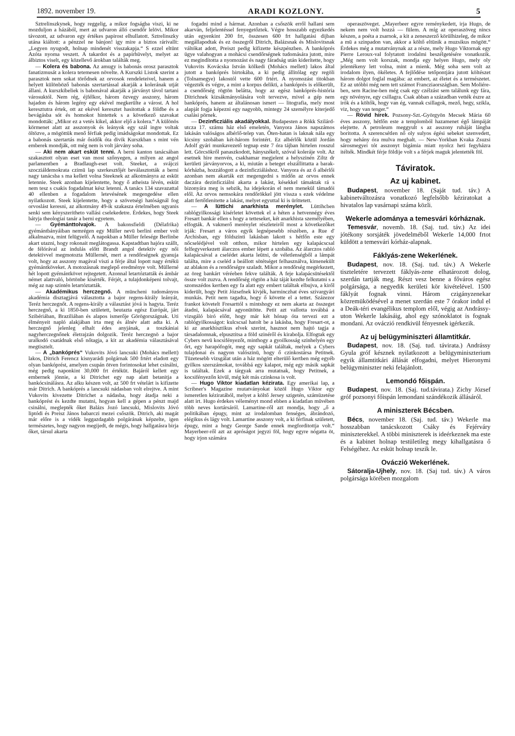1892. november 19. ARADI KOZLONY. 5
Sztrelinszkynek, hogy reggelig, a mikor fogságba viszi, ki ne mozduljon a házából, mert az udvaron álló csendőr lelövi. Mikor távozott, az udvaron egy értékes papirost elhullatott. Sztrelinszky utána kiáltott: a pénzzel ne bánjon! igy mire a biztos rárivallt: „Legyen nyugodt, holnap mindenét visszakapja.“ S ezzel eltünt Azóta nyoma veszett. A takardot és a papirhüvelyt, melyet az álbiztos viselt, egy közellevő árokban találták meg.
— Kolera és babona. Az amugy is babonás orosz parasztok fanatizmusát a kolera tetemesen növelte. A Kurszki Listok szerint a parasztok nem sokat törődnek az orvosok rendeleteivel, hanem a helyett különböző babonás szertartással akarják a kolerának utját állani. A kurszkibeliek is babonával akarják a járványt távol tartani városuktól. Nem rég, éjfélkor, három özvegy asszony, három hajadon és három legény egy ekével megkerülte a várost. A hol keresztutra értek, ott az ekével keresztet hasitottak a földbe és a bevágásba sót és homokot hintettek s a következő szavakat mondották: „Mikor ez a vetés kikel, akkor eljő a kolera.“ A különös körmenet alatt az asszonyok és leányok egy szál ingre voltak öltözve, a mögöttük menő férfiak pedig imádságokat mondottak. Ez a babonás szertartás már ősidők óta divik Kurszkban s mint vén emberek mondják, ott még nem is volt járvány soha.
— Aki nem akart esküt tenni. A berni kanton tanácsában szakasztott olyan eset van most szőnyegen, a milyen az angol parlamentben a Bradlaugh-eset volt. Steeket, a svájczi szocziáldemokrata czimü lap szerkesztőjét beválasztották a berni nagy tanácsba s ma kellett volna Steeknek az alkotmányra az esküt letennie. Steek azonban kijelentette, hogy ő atheista lévén, esküt nem tesz s csakis fogadalmat kész letenni. A tanács 134 szavazattal 40 ellenben a fogadalom letevésének megengedése ellen nyilatkozott. Steek kijelentette, hogy a szövetségi hatóságnál fog orvoslást keresni, az alkotmány 49-ik szakasza értelmében ugyanis senki sem kényszeritheto vallási cselekedetre. Érdekes, hogy Steek bátyja theologiai tanár a berni egyetem.
— Gyémánttolvajok. A bakonsfieldi (Délafrika) gyémántbányáiban nemrégen egy Müller nevü berlini ember volt alkalmazva, mint felügyelő. A napokban a Müller felesége Berlinbe akart utazni, hogy rokonait meglátogassa. Kapstadtban hajóra szállt, de félórával az indulás előtt Brandt angol detektiv egy női detektivvel megmotozta Müllernét, mert a rendőrségnek gyanuja volt, hogy az asszony magával viszi a férje által lopott nagy értékü gyémántköveket. A motozásnak meglepő eredménye volt. Müllerné hét lopott gyémántkövet rejtegetett. Azonnal letartóztatták és ámbár német alattvaló, börtönbe kisérték. Férjét, a tulajdonképeni tolvajt, még az nap szintén letartóztatták.
— Akadémikus herczegnő. A müncheni tudományos akadémia disztagjává választotta a bajor regens-király leányát, Teréz herczegnőt. A regens-király a választást jóvá is hagyta. Teréz herczegnő, a ki 1850-ben született, beutazta egész Európát, járt Szibériában, Braziliában és alapos ismerője Görögországnak. Uti élményeit napló alakjában irta meg és álnév alatt adta ki. A herczegnő jelenleg elhalt édes anyjának, a toszkániai nagyherczegnőnek életrajzán dolgozik. Teréz herczegnö a bajor uralkodó csatádnak első nőtagja, a kit az akadémia választásával megtisztelt.
— A „bankóprés“ Vukovits Jóvó lancsuki (Mohács mellett) lakos, Ditrich Ferencz kisnyarádi polgárnak 500 frtért eladott egy olyan bankóprést, amelyen csupán ötven forintosokat lehet csinálni, még pedig naponkint 30,000 frt értéküt. Bajáról kellett egy embernek jönnie, a ki Ditrichet egy nap alatt betanitja a bankócsinálásra. Az alku készen volt, az 500 frt vételárt is kifizette már Ditrich. A bankóprés a lancsuki nádasban volt elrejtve. A mint Vukovits kivezette Ditrichet a nádasba, hogy átadja neki a bankóprést és kezdte mutatni, hogyan kell a gépen a pénzt majd csinálni, meglepték őket Balázs Jozó lancsuki, Mislovits Jóvó liptódi és Preisz János babarczi mezei csőszök. Ditrich, aki magát már előre is a vidék leggazdagabb polgárának képzelte, igen természetes, hogy nagyon megijedt, de mégis, hogy hallgatásra birja őket, társul akarta
fogadni mind a hármat. Azonban a csőszök erről hallani sem akarván, feljelentéssel fenyegetőztek. Végre hosszabb egyezkedés után egyenkint 200 frt, összesen 600 frt hallgatási dijban megállapodtak és ez összegről Ditrich, Balázsnak és Mislovitsnak váltókat adott, Preiszt pedig kifizette készpénzben. A bankóprés ügye valahogyan a mohácsi csendőrségnek tudomására jutott, mire ez megindította a nyomozást és nagy fáradság után kiderítette, hogy Vukovits Kovácska István kölkedi (Mohács mellett) lakos által jutott a bankóprés birtokába, a ki pedig állitólag egy regöli (Tolnamegye) lakostól vette 600 frtért. A nyomozást titokban végezték és végre, a mint a korpus delikti, a bankóprés is előkerült, a csendőrség rögtön belátta, hogy az egész bankóprés-história Ditrichnek kizsákmányolására volt tervezve, mivel a gép nem bankóprés, hanem az általánosan ismert — litografia, mely most alapját fogja képezni egy nagyobb, mintegy 24 személyre kiterjedő csalási pörnek.
— Dezinficziális akadályokkal. Budapesten a Rökk Szilárd-utcza 17. számu ház első emeletén, Vanyora János napszámos lakásán valóságos albérlő-telep van. Öten-hatan is laknak nála egy kicsiny szobában két-három forintért. Ez albérlők közül Jordán Adolf gyári munkavezető tegnap este 7 óra tájban hirtelen rosszul lett. Görcsökről panaszkodott, hányszékelt, szóval koleráje volt. Az esetnek hire menvén, csakhamar megjelent a helyszinén Ziltz dr kerületi járványorvos, a ki, miután a beteget elszállittatta a barak-kórházba, hozzáfogott a dezinficziáláshoz. Vanyora és az ő albérlői azonban nem akarták ezt megengedni s midőn az orvos ennek daczára dezinficziálni akarta a lakást, késekkel támaktak rá s bizonyára meg is sebzik, ha idejekorán el nem menekül támadói elől. Az orvos nemsokára rendőrökkel jött vissza s ezek védelme alatt fertőtlenitette a lakást, melyet egyuttal ki is üríttetett.
— A lüttichi anarkhista merénylet. Lüttihcben rablógyilkossági kisérletet követtek el a héten a hetvennégy éves Fresart bankár ellen s hogy a tetteseket, két anarkhista személyében, elfogták. A vakmerő merénylet részleteiről most a következőket irják: Fresart a város egyik legnépesebb részében, a Rue d' Archisban, egy földszinti lakásban lakott s hétfőn este egy nőcselédjével volt otthon, mikor hirtelen egy kalapácscsal felfegyverkezett álarczos ember lépett a szobába. Az álarczos rabló kalapácsával a cselédet akarta leütni, de véletlenségből a lámpát találta, mire a cseléd a beállott sötétséget felhasználva, kimenekült az ablakon és a rendőrségre szaladt. Mikor a rendőrség megérkezett, az öreg bankárt véréeben fekve találták. A feje kalapácsütésektől össze volt zuzva. A rendőrség rögtön a ház táját kezdte felkutatni s a szomszédos kertben egy fa alatt egy embert találtak elbujva, a kiről kiderült, hogy Petit Józsefnek kivjék, harminczhat éves szivargyári munkás. Petit nem tagadta, hogy ő követte el a tettet. Százezor frankot követelt Fresarttól s mintshogy ez nem akarta az összeget átadni, kalapácsával agyonütötte. Petit azt vallotta továbbá a vizsgáló biró előtt, hogy már két hónap óta tervezi ezt a rablógyilkosságot: kulcscsal hatolt be a lakásba, hogy Fresart-ot, a ki az anarkhisztikus elvek szerint, hasznot nem hajtó tagja a társadalomnak, elpusztitsa a föld szinéről és kirabolja. Elfogtak egy Cybers nevü kocsifényezőt, minthogy a gyoilkosság szinhelyén egy őrt, egy harapófogót, meg egy sapkát találtak, melyek a Cybers tulajdonai és nagyon valószinü, hogy ő czinkostársa Petitnek. Tüzetesebb vizsgálat után a ház mögött elterülő kertben még egyéb gyilkos szerszámokat, továbbá egy kalapot, még egy másik sapkát is találtak. Ezek a tárgyak arra mutatnak, hogy Petitnek, a kocsifényezőn kivül, még két más czinkosa is volt.
— Hugo Viktor kiadatlan kézirata. Egy amerikai lap, a Scribner's Magazine mutatványokat közöl Hugo Viktor egy ismeretlen kéziratából, melyet a költő Jersey szigetén, számüzetése alatt irt. Hugo érdekes véleményt mond ebben a kiadatlan müvében több neves kortársáról. Lamartine-ről azt mondja, hogy „ő a politikában épugy, mint az irodalomban fenséges, ábrándozó, elégikus és lágy volt. Lamartine asszony volt, a ki férfinak született, épugy, mint a hogy George Sande ennek megforditottja volt.“ Mayerbeer-ről azt az apróságot jegyzi föl, hogy egyre nógatta öt, hogy irjon számára
operaszöveget. „Mayerbeer egyre reménykedett, irja Hugo, de nekem nem volt hozzá — fülem. A míg az operaszöveg nincs készen, a poéta a zsarnok, a kit a zeneszerző körülhizeleg, de mikor a mü a szinpadon van, akkor a költő eltünik a muzsikus mögött.“ Érdekes még a mutatványnak az a része, mely Hugo Viktornak egy Pierre Leroux-val folytatott irodalmi beszélgetésére vonatkozik. „Még nem volt korszak, mondja egy helyen Hugo, mely oly jelentékeny lett volna, mint a mienk. Még soha sem volt az irodalom ilyen, ökéletes. A fejlődése tetőpontjára jutott költészet három dolgot foglal magába: az embert, az életet és a természetet. Ez az utóbbi még nem tett számot Francziaországban. Sem Moliére-ben, sem Racine-ben még csak egy czélzást sem találunk egy fára, egy növényre, egy csillagra. Csak abban a században vették észre az irók és a költők, hogy van ég, vannak csillagok, mező, hegy, szikla, viz, hogy van tenger.“
— Rövid hirek. Pozsony-Szt.-Györgyön Mecsek Mária 60 éves asszony, hétfőn este a templomból hazamenet égő lámpáját elejtette. A petroleum meggyult s az asszony ruháját lángba boritotta. A szerencsétlen nő oly sulyos égési sebeket szenvedett, hogy nehány óra mulva meghalt. — New-Yorkban Kvaka Zsuzsi sárosmegyei tót asszonyt bigámia miatt nyolcz heti fegyházra itélték. Mindkét férje földije volt s a férjek maguk jelentették föl.
Táviratok.
Az uj kabinet.
Budapest, november 18. (Saját tud. táv.) A kabinetváltozásra vonatkozó legfelsőbb kéziratokat a hivatalos lap vasárnapi száma közli.
Wekerle adománya a temesvári kórháznak.
Temesvár, novemb. 18. (Saj. tud. táv.) Az idei jótékony sorsjáték jövedelméből Wekerle 14,000 frtot küldött a temesvári kórház-alapnak.
Fáklyás-zene Wekerlének.
Budapest, nov. 18. (Saj. tud. táv.) A Wekerle tiszteletére tervezett fáklyás-zene elhatározott dolog, szerdán tartják meg. Részt vesz benne a főváros egész polgársága, a negyedik kerületi kör kivételével. 1500 fáklyát fognak vinni. Három czigányzenekar közremüködésével a menet szerdán este 7 órakor indul el a Deák-téri evangélikus templom elől, végig az Andrássy-uton Wekerle lakásáig, ahol egy szónoklatot is fognak mondani. Az ováczió rendkivül fényesnek igérkezik.
Az uj belügyminiszteri államtitkár.
Budapest, nov. 18. (Saj. tud. távirata.) Andrássy Gyula gróf késznek nyilatkozott a belügyminiszterium egyik államtitkári állását elfogadni, melyet Hieronymi belügyminiszter neki felajánlott.
Lemondó főispán.
Budapest, nov. 18. (Saj. tud.távirata.) Zichy József gróf pozsonyi főispán lemondani szándékozik állásáról.
A miniszterek Bécsben.
Bécs, november 18. (Saj. tud. táv.) Wekerle ma hosszabban tanácskozott Csáky és Fejérváry miniszterekkel. A többi miniszterek is ideérkeznek ma este és a kabinet holnap testületileg megy kihallgatásra ő Felségéhez. Az esküt holnap teszik le.
Ováczió Wekerlének.
Sátoralja-Ujhely, nov. 18. (Saj tud. táv.) A város polgársága körében mozgalom